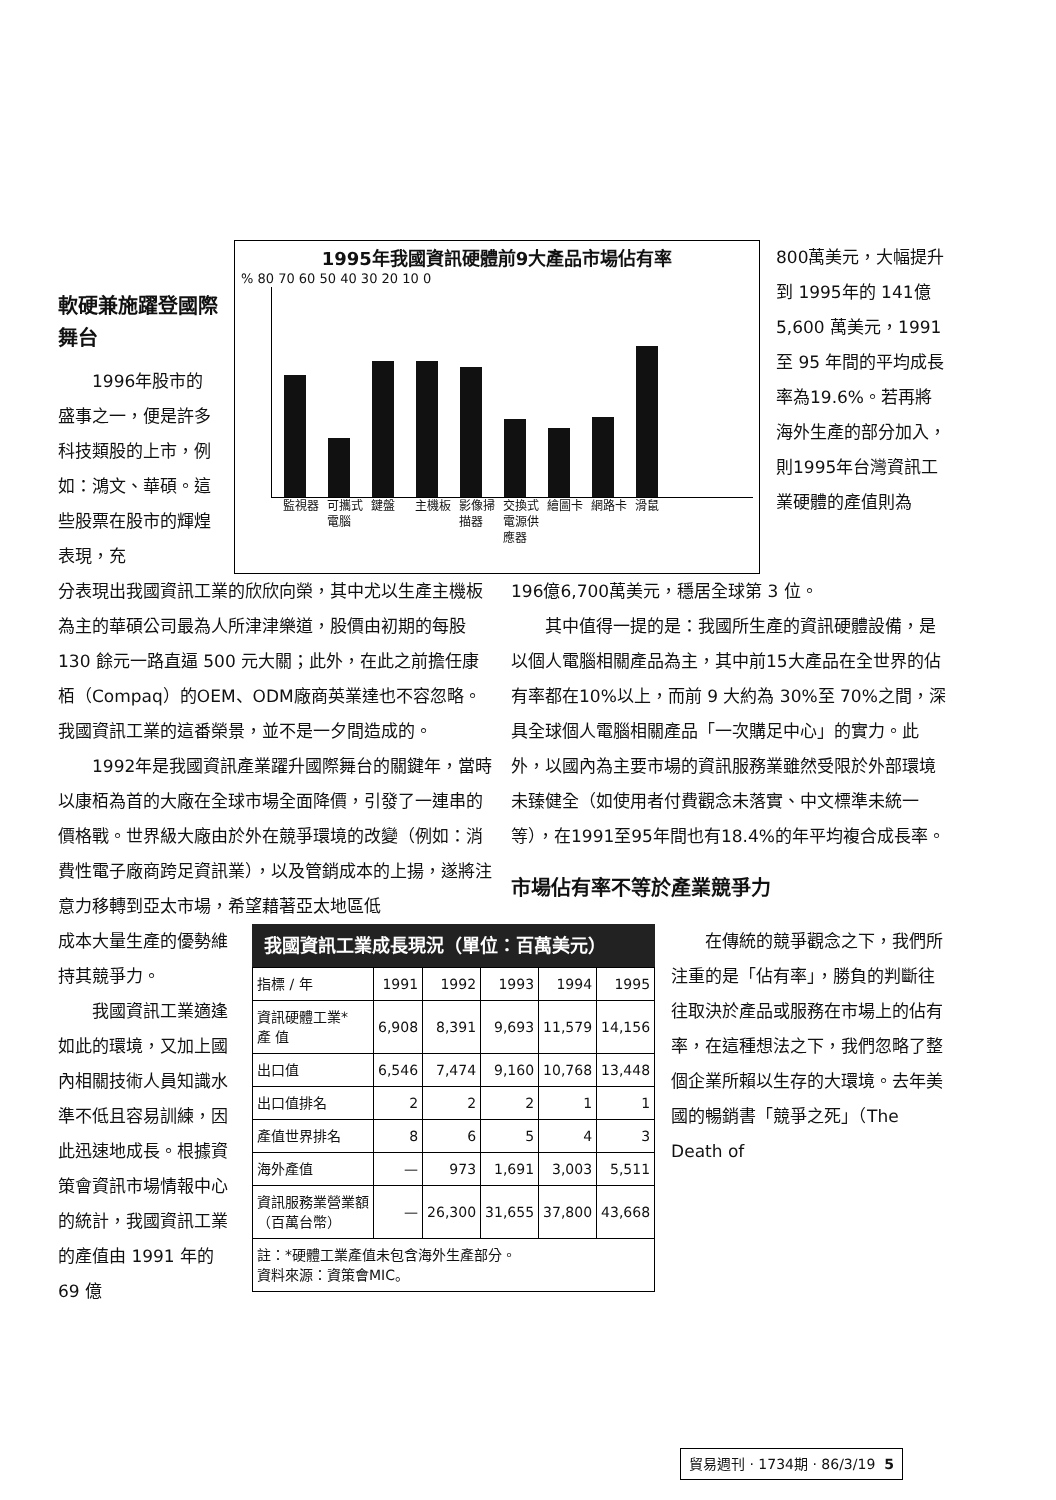軟硬兼施躍登國際舞台
1996年股市的盛事之一，便是許多科技類股的上市，例如：鴻文、華碩。這些股票在股市的輝煌表現，充
1995年我國資訊硬體前9大產品市場佔有率
% 80 70 60 50 40 30 20 10 0
監視器 可攜式電腦 鍵盤 主機板 影像掃描器 交換式電源供應器 繪圖卡 網路卡 滑鼠
800萬美元，大幅提升到 1995年的 141億 5,600 萬美元，1991 至 95 年間的平均成長率為19.6%。若再將海外生產的部分加入，則1995年台灣資訊工業硬體的產值則為
分表現出我國資訊工業的欣欣向榮，其中尤以生產主機板為主的華碩公司最為人所津津樂道，股價由初期的每股 130 餘元一路直逼 500 元大關；此外，在此之前擔任康栢（Compaq）的OEM、ODM廠商英業達也不容忽略。我國資訊工業的這番榮景，並不是一夕間造成的。
1992年是我國資訊產業躍升國際舞台的關鍵年，當時以康栢為首的大廠在全球市場全面降價，引發了一連串的價格戰。世界級大廠由於外在競爭環境的改變（例如：消費性電子廠商跨足資訊業），以及管銷成本的上揚，遂將注意力移轉到亞太市場，希望藉著亞太地區低
196億6,700萬美元，穩居全球第 3 位。
其中值得一提的是：我國所生產的資訊硬體設備，是以個人電腦相關產品為主，其中前15大產品在全世界的佔有率都在10%以上，而前 9 大約為 30%至 70%之間，深具全球個人電腦相關產品「一次購足中心」的實力。此外，以國內為主要市場的資訊服務業雖然受限於外部環境未臻健全（如使用者付費觀念未落實、中文標準未統一等），在1991至95年間也有18.4%的年平均複合成長率。
市場佔有率不等於產業競爭力
成本大量生產的優勢維持其競爭力。
我國資訊工業適逢如此的環境，又加上國內相關技術人員知識水準不低且容易訓練，因此迅速地成長。根據資策會資訊市場情報中心的統計，我國資訊工業的產值由 1991 年的 69 億
我國資訊工業成長現況（單位：百萬美元）
| 指標 / 年 | 1991 | 1992 | 1993 | 1994 | 1995 |
| --- | --- | --- | --- | --- | --- |
| 資訊硬體工業* 產 值 | 6,908 | 8,391 | 9,693 | 11,579 | 14,156 |
| 出口值 | 6,546 | 7,474 | 9,160 | 10,768 | 13,448 |
| 出口值排名 | 2 | 2 | 2 | 1 | 1 |
| 產值世界排名 | 8 | 6 | 5 | 4 | 3 |
| 海外產值 | — | 973 | 1,691 | 3,003 | 5,511 |
| 資訊服務業營業額 （百萬台幣） | — | 26,300 | 31,655 | 37,800 | 43,668 |
| 註：*硬體工業產值未包含海外生產部分。 資料來源：資策會MIC。 | | | | | |
在傳統的競爭觀念之下，我們所注重的是「佔有率」，勝負的判斷往往取決於產品或服務在市場上的佔有率，在這種想法之下，我們忽略了整個企業所賴以生存的大環境。去年美國的暢銷書「競爭之死」（The Death of
貿易週刊 · 1734期 · 86/3/19 5